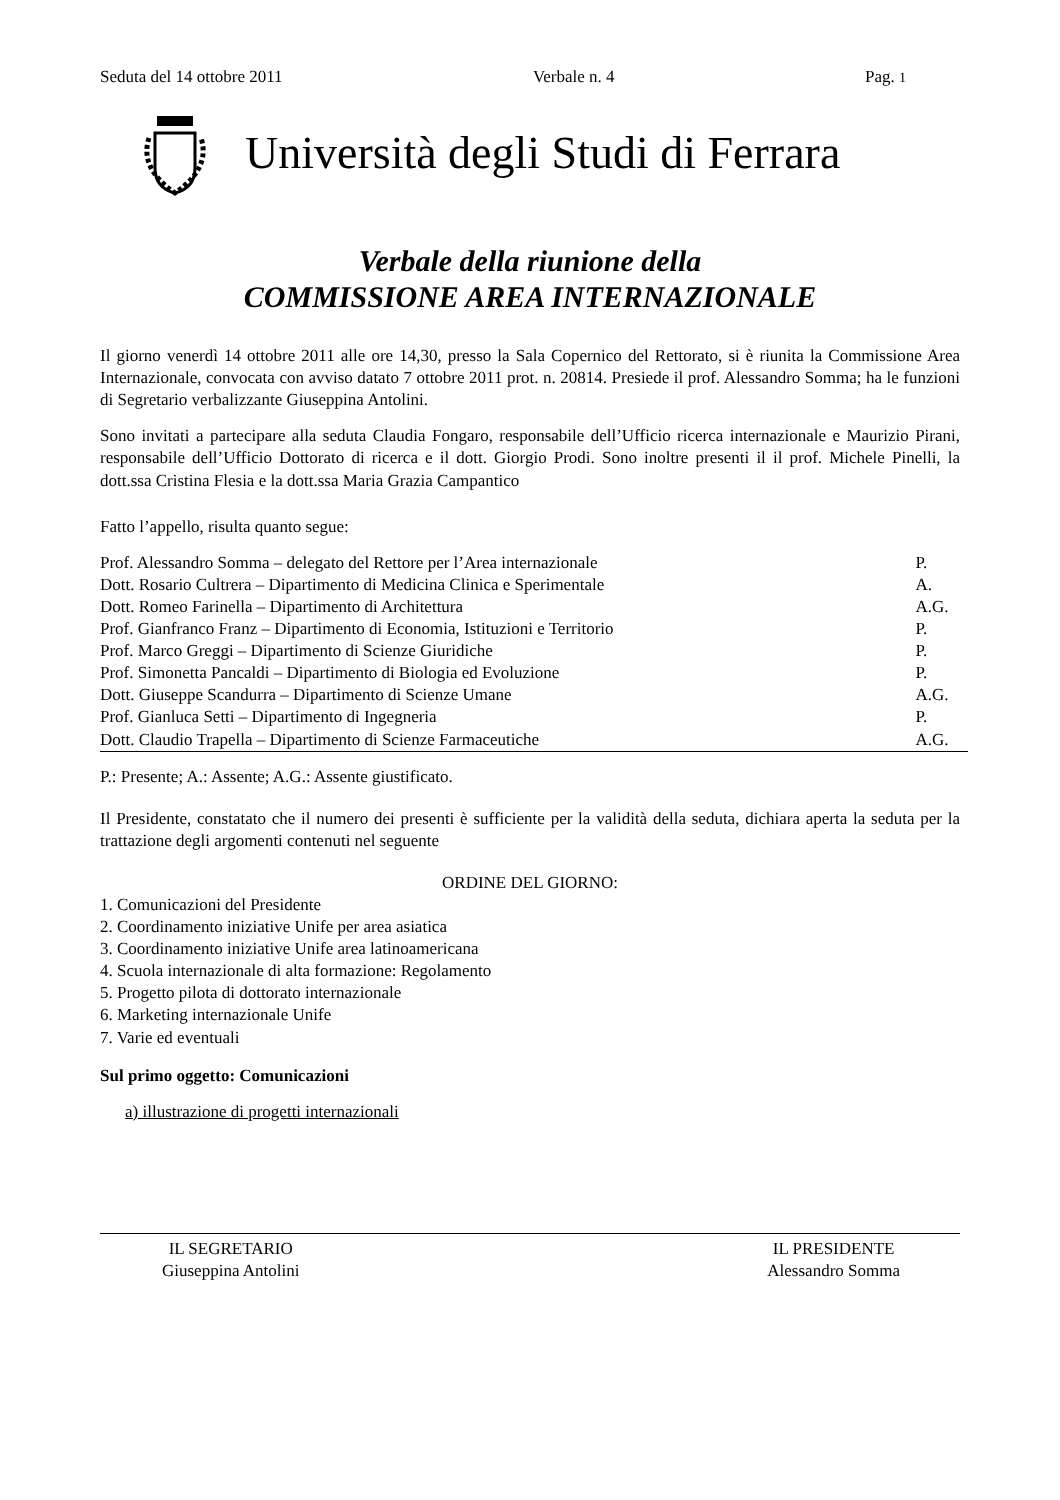Seduta del 14 ottobre 2011 Verbale n. 4 Pag. 1
Università degli Studi di Ferrara
Verbale della riunione della
COMMISSIONE AREA INTERNAZIONALE
Il giorno venerdì 14 ottobre 2011 alle ore 14,30, presso la Sala Copernico del Rettorato, si è riunita la Commissione Area Internazionale, convocata con avviso datato 7 ottobre 2011 prot. n. 20814. Presiede il prof. Alessandro Somma; ha le funzioni di Segretario verbalizzante Giuseppina Antolini.
Sono invitati a partecipare alla seduta Claudia Fongaro, responsabile dell’Ufficio ricerca internazionale e Maurizio Pirani, responsabile dell’Ufficio Dottorato di ricerca e il dott. Giorgio Prodi. Sono inoltre presenti il il prof. Michele Pinelli, la dott.ssa Cristina Flesia e la dott.ssa Maria Grazia Campantico
Fatto l’appello, risulta quanto segue:
| Prof. Alessandro Somma – delegato del Rettore per l’Area internazionale | P. |
| Dott. Rosario Cultrera – Dipartimento di Medicina Clinica e Sperimentale | A. |
| Dott. Romeo Farinella – Dipartimento di Architettura | A.G. |
| Prof. Gianfranco Franz – Dipartimento di Economia, Istituzioni e Territorio | P. |
| Prof. Marco Greggi – Dipartimento di Scienze Giuridiche | P. |
| Prof. Simonetta Pancaldi – Dipartimento di Biologia ed Evoluzione | P. |
| Dott. Giuseppe Scandurra – Dipartimento di Scienze Umane | A.G. |
| Prof. Gianluca Setti – Dipartimento di Ingegneria | P. |
| Dott. Claudio Trapella – Dipartimento di Scienze Farmaceutiche | A.G. |
P.: Presente; A.: Assente; A.G.: Assente giustificato.
Il Presidente, constatato che il numero dei presenti è sufficiente per la validità della seduta, dichiara aperta la seduta per la trattazione degli argomenti contenuti nel seguente
ORDINE DEL GIORNO:
1. Comunicazioni del Presidente
2. Coordinamento iniziative Unife per area asiatica
3. Coordinamento iniziative Unife area latinoamericana
4. Scuola internazionale di alta formazione: Regolamento
5. Progetto pilota di dottorato internazionale
6. Marketing internazionale Unife
7. Varie ed eventuali
Sul primo oggetto: Comunicazioni
a) illustrazione di progetti internazionali
IL SEGRETARIO
Giuseppina Antolini
IL PRESIDENTE
Alessandro Somma